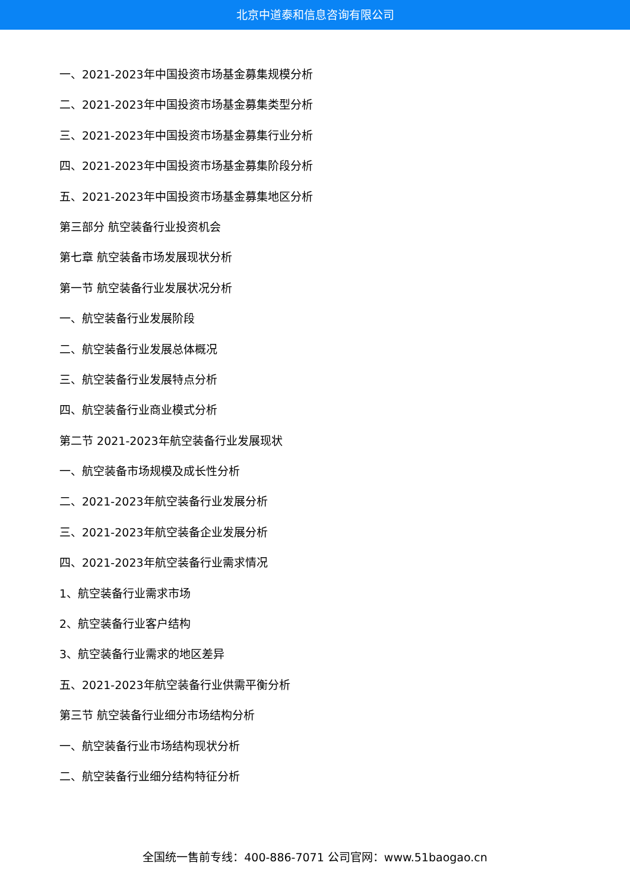北京中道泰和信息咨询有限公司
一、2021-2023年中国投资市场基金募集规模分析
二、2021-2023年中国投资市场基金募集类型分析
三、2021-2023年中国投资市场基金募集行业分析
四、2021-2023年中国投资市场基金募集阶段分析
五、2021-2023年中国投资市场基金募集地区分析
第三部分 航空装备行业投资机会
第七章 航空装备市场发展现状分析
第一节 航空装备行业发展状况分析
一、航空装备行业发展阶段
二、航空装备行业发展总体概况
三、航空装备行业发展特点分析
四、航空装备行业商业模式分析
第二节 2021-2023年航空装备行业发展现状
一、航空装备市场规模及成长性分析
二、2021-2023年航空装备行业发展分析
三、2021-2023年航空装备企业发展分析
四、2021-2023年航空装备行业需求情况
1、航空装备行业需求市场
2、航空装备行业客户结构
3、航空装备行业需求的地区差异
五、2021-2023年航空装备行业供需平衡分析
第三节 航空装备行业细分市场结构分析
一、航空装备行业市场结构现状分析
二、航空装备行业细分结构特征分析
全国统一售前专线：400-886-7071 公司官网：www.51baogao.cn